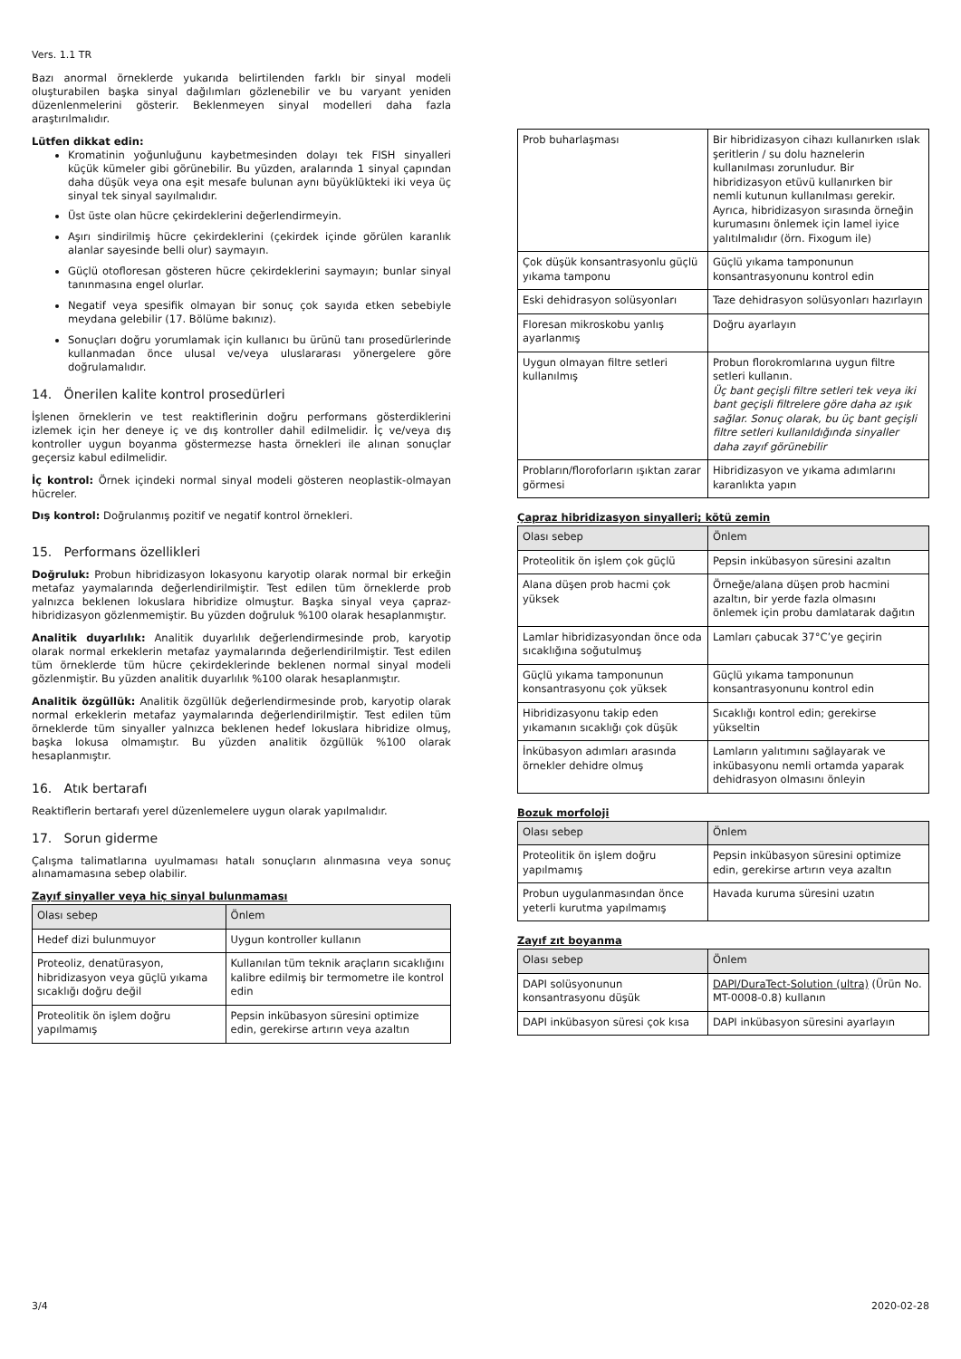Vers. 1.1 TR
Bazı anormal örneklerde yukarıda belirtilenden farklı bir sinyal modeli oluşturabilen başka sinyal dağılımları gözlenebilir ve bu varyant yeniden düzenlenmelerini gösterir. Beklenmeyen sinyal modelleri daha fazla araştırılmalıdır.
Lütfen dikkat edin:
Kromatinin yoğunluğunu kaybetmesinden dolayı tek FISH sinyalleri küçük kümeler gibi görünebilir. Bu yüzden, aralarında 1 sinyal çapından daha düşük veya ona eşit mesafe bulunan aynı büyüklükteki iki veya üç sinyal tek sinyal sayılmalıdır.
Üst üste olan hücre çekirdeklerini değerlendirmeyin.
Aşırı sindirilmiş hücre çekirdeklerini (çekirdek içinde görülen karanlık alanlar sayesinde belli olur) saymayın.
Güçlü otofloresan gösteren hücre çekirdeklerini saymayın; bunlar sinyal tanınmasına engel olurlar.
Negatif veya spesifik olmayan bir sonuç çok sayıda etken sebebiyle meydana gelebilir (17. Bölüme bakınız).
Sonuçları doğru yorumlamak için kullanıcı bu ürünü tanı prosedürlerinde kullanmadan önce ulusal ve/veya uluslararası yönergelere göre doğrulamalıdır.
14. Önerilen kalite kontrol prosedürleri
İşlenen örneklerin ve test reaktiflerinin doğru performans gösterdiklerini izlemek için her deneye iç ve dış kontroller dahil edilmelidir. İç ve/veya dış kontroller uygun boyanma göstermezse hasta örnekleri ile alınan sonuçlar geçersiz kabul edilmelidir.
İç kontrol: Örnek içindeki normal sinyal modeli gösteren neoplastik-olmayan hücreler.
Dış kontrol: Doğrulanmış pozitif ve negatif kontrol örnekleri.
15. Performans özellikleri
Doğruluk: Probun hibridizasyon lokasyonu karyotip olarak normal bir erkeğin metafaz yaymalarında değerlendirilmiştir. Test edilen tüm örneklerde prob yalnızca beklenen lokuslara hibridize olmuştur. Başka sinyal veya çapraz-hibridizasyon gözlenmemiştir. Bu yüzden doğruluk %100 olarak hesaplanmıştır.
Analitik duyarlılık: Analitik duyarlılık değerlendirmesinde prob, karyotip olarak normal erkeklerin metafaz yaymalarında değerlendirilmiştir. Test edilen tüm örneklerde tüm hücre çekirdeklerinde beklenen normal sinyal modeli gözlenmiştir. Bu yüzden analitik duyarlılık %100 olarak hesaplanmıştır.
Analitik özgüllük: Analitik özgüllük değerlendirmesinde prob, karyotip olarak normal erkeklerin metafaz yaymalarında değerlendirilmiştir. Test edilen tüm örneklerde tüm sinyaller yalnızca beklenen hedef lokuslara hibridize olmuş, başka lokusa olmamıştır. Bu yüzden analitik özgüllük %100 olarak hesaplanmıştır.
16. Atık bertarafı
Reaktiflerin bertarafı yerel düzenlemelere uygun olarak yapılmalıdır.
17. Sorun giderme
Çalışma talimatlarına uyulmaması hatalı sonuçların alınmasına veya sonuç alınamamasına sebep olabilir.
Zayıf sinyaller veya hiç sinyal bulunmaması
| Olası sebep | Önlem |
| --- | --- |
| Hedef dizi bulunmuyor | Uygun kontroller kullanın |
| Proteoliz, denatürasyon, hibridizasyon veya güçlü yıkama sıcaklığı doğru değil | Kullanılan tüm teknik araçların sıcaklığını kalibre edilmiş bir termometre ile kontrol edin |
| Proteolitik ön işlem doğru yapılmamış | Pepsin inkübasyon süresini optimize edin, gerekirse artırın veya azaltın |
| Prob buharlaşması | Bir hibridizasyon cihazı kullanırken ıslak şeritlerin / su dolu haznelerin kullanılması zorunludur. Bir hibridizasyon etüvü kullanırken bir nemli kutunun kullanılması gerekir. Ayrıca, hibridizasyon sırasında örneğin kurumasını önlemek için lamel iyice yalıtılmalıdır (örn. Fixogum ile) |
| Çok düşük konsantrasyonlu güçlü yıkama tamponu | Güçlü yıkama tamponunun konsantrasyonunu kontrol edin |
| Eski dehidrasyon solüsyonları | Taze dehidrasyon solüsyonları hazırlayın |
| Floresan mikroskobu yanlış ayarlanmış | Doğru ayarlayın |
| Uygun olmayan filtre setleri kullanılmış | Probun florokromlarına uygun filtre setleri kullanın. Üç bant geçişli filtre setleri tek veya iki bant geçişli filtrelere göre daha az ışık sağlar. Sonuç olarak, bu üç bant geçişli filtre setleri kullanıldığında sinyaller daha zayıf görünebilir |
| Probların/floroforların ışıktan zarar görmesi | Hibridizasyon ve yıkama adımlarını karanlıkta yapın |
Çapraz hibridizasyon sinyalleri; kötü zemin
| Olası sebep | Önlem |
| --- | --- |
| Proteolitik ön işlem çok güçlü | Pepsin inkübasyon süresini azaltın |
| Alana düşen prob hacmi çok yüksek | Örneğe/alana düşen prob hacmini azaltın, bir yerde fazla olmasını önlemek için probu damlatarak dağıtın |
| Lamlar hibridizasyondan önce oda sıcaklığına soğutulmuş | Lamları çabucak 37°C’ye geçirin |
| Güçlü yıkama tamponunun konsantrasyonu çok yüksek | Güçlü yıkama tamponunun konsantrasyonunu kontrol edin |
| Hibridizasyonu takip eden yıkamanın sıcaklığı çok düşük | Sıcaklığı kontrol edin; gerekirse yükseltin |
| İnkübasyon adımları arasında örnekler dehidre olmuş | Lamların yalıtımını sağlayarak ve inkübasyonu nemli ortamda yaparak dehidrasyon olmasını önleyin |
Bozuk morfoloji
| Olası sebep | Önlem |
| --- | --- |
| Proteolitik ön işlem doğru yapılmamış | Pepsin inkübasyon süresini optimize edin, gerekirse artırın veya azaltın |
| Probun uygulanmasından önce yeterli kurutma yapılmamış | Havada kuruma süresini uzatın |
Zayıf zıt boyanma
| Olası sebep | Önlem |
| --- | --- |
| DAPI solüsyonunun konsantrasyonu düşük | DAPI/DuraTect-Solution (ultra) (Ürün No. MT-0008-0.8) kullanın |
| DAPI inkübasyon süresi çok kısa | DAPI inkübasyon süresini ayarlayın |
3/4 2020-02-28